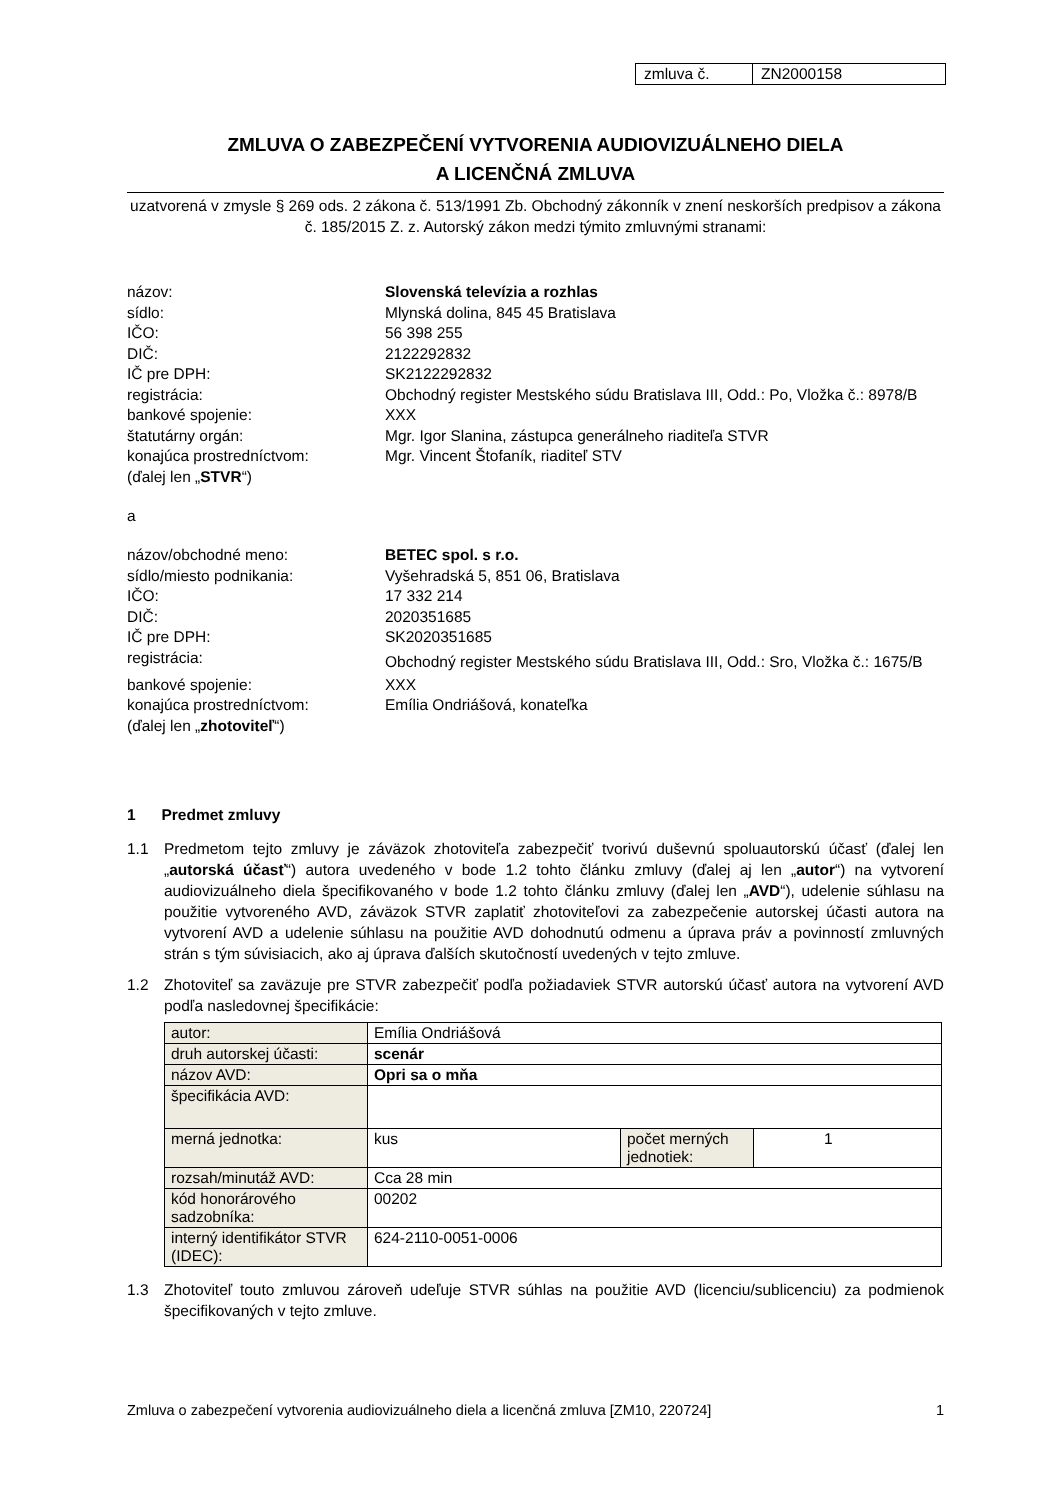| zmluva č. | ZN2000158 |
ZMLUVA O ZABEZPEČENÍ VYTVORENIA AUDIOVIZUÁLNEHO DIELA
A LICENČNÁ ZMLUVA
uzatvorená v zmysle § 269 ods. 2 zákona č. 513/1991 Zb. Obchodný zákonník v znení neskorších predpisov a zákona č. 185/2015 Z. z. Autorský zákon medzi týmito zmluvnými stranami:
názov: Slovenská televízia a rozhlas
sídlo: Mlynská dolina, 845 45 Bratislava
IČO: 56 398 255
DIČ: 2122292832
IČ pre DPH: SK2122292832
registrácia: Obchodný register Mestského súdu Bratislava III, Odd.: Po, Vložka č.: 8978/B
bankové spojenie: XXX
štatutárny orgán: Mgr. Igor Slanina, zástupca generálneho riaditeľa STVR
konajúca prostredníctvom: Mgr. Vincent Štofaník, riaditeľ STV
(ďalej len „STVR“)
a
názov/obchodné meno: BETEC spol. s r.o.
sídlo/miesto podnikania: Vyšehradská 5, 851 06, Bratislava
IČO: 17 332 214
DIČ: 2020351685
IČ pre DPH: SK2020351685
registrácia:
Obchodný register Mestského súdu Bratislava III, Odd.: Sro, Vložka č.: 1675/B
bankové spojenie: XXX
konajúca prostredníctvom: Emília Ondriášová, konateľka
(ďalej len „zhotoviteľ“)
1 Predmet zmluvy
1.1 Predmetom tejto zmluvy je záväzok zhotoviteľa zabezpečiť tvorivú duševnú spoluautorskú účasť (ďalej len „autorská účasť“) autora uvedeného v bode 1.2 tohto článku zmluvy (ďalej aj len „autor“) na vytvorení audiovizuálneho diela špecifikovaného v bode 1.2 tohto článku zmluvy (ďalej len „AVD“), udelenie súhlasu na použitie vytvoreného AVD, záväzok STVR zaplatiť zhotoviteľovi za zabezpečenie autorskej účasti autora na vytvorení AVD a udelenie súhlasu na použitie AVD dohodnutú odmenu a úprava práv a povinností zmluvných strán s tým súvisiacich, ako aj úprava ďalších skutočností uvedených v tejto zmluve.
1.2 Zhotoviteľ sa zaväzuje pre STVR zabezpečiť podľa požiadaviek STVR autorskú účasť autora na vytvorení AVD podľa nasledovnej špecifikácie:
| autor: | Emília Ondriášová | | |
| druh autorskej účasti: | scenár | | |
| názov AVD: | Opri sa o mňa | | |
| špecifikácia AVD: | | | |
| merná jednotka: | kus | počet merných jednotiek: | 1 |
| rozsah/minutáž AVD: | Cca 28 min | | |
| kód honorárového sadzobníka: | 00202 | | |
| interný identifikátor STVR (IDEC): | 624-2110-0051-0006 | | |
1.3 Zhotoviteľ touto zmluvou zároveň udeľuje STVR súhlas na použitie AVD (licenciu/sublicenciu) za podmienok špecifikovaných v tejto zmluve.
Zmluva o zabezpečení vytvorenia audiovizuálneho diela a licenčná zmluva [ZM10, 220724] 1